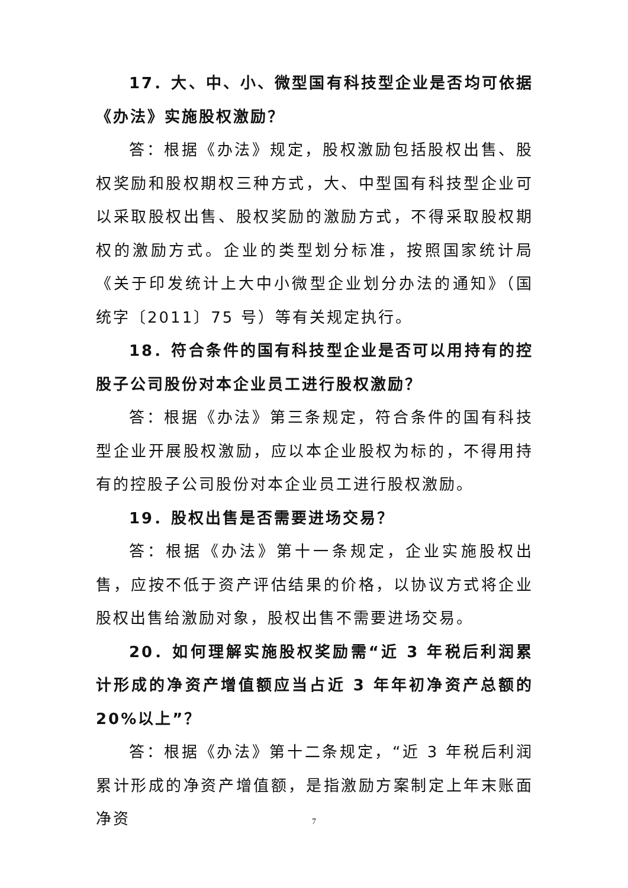17．大、中、小、微型国有科技型企业是否均可依据《办法》实施股权激励？
答：根据《办法》规定，股权激励包括股权出售、股权奖励和股权期权三种方式，大、中型国有科技型企业可以采取股权出售、股权奖励的激励方式，不得采取股权期权的激励方式。企业的类型划分标准，按照国家统计局《关于印发统计上大中小微型企业划分办法的通知》（国统字〔2011〕75 号）等有关规定执行。
18．符合条件的国有科技型企业是否可以用持有的控股子公司股份对本企业员工进行股权激励？
答：根据《办法》第三条规定，符合条件的国有科技型企业开展股权激励，应以本企业股权为标的，不得用持有的控股子公司股份对本企业员工进行股权激励。
19．股权出售是否需要进场交易？
答：根据《办法》第十一条规定，企业实施股权出售，应按不低于资产评估结果的价格，以协议方式将企业股权出售给激励对象，股权出售不需要进场交易。
20．如何理解实施股权奖励需“近 3 年税后利润累计形成的净资产增值额应当占近 3 年年初净资产总额的 20%以上”？
答：根据《办法》第十二条规定，“近 3 年税后利润累计形成的净资产增值额，是指激励方案制定上年末账面净资
7